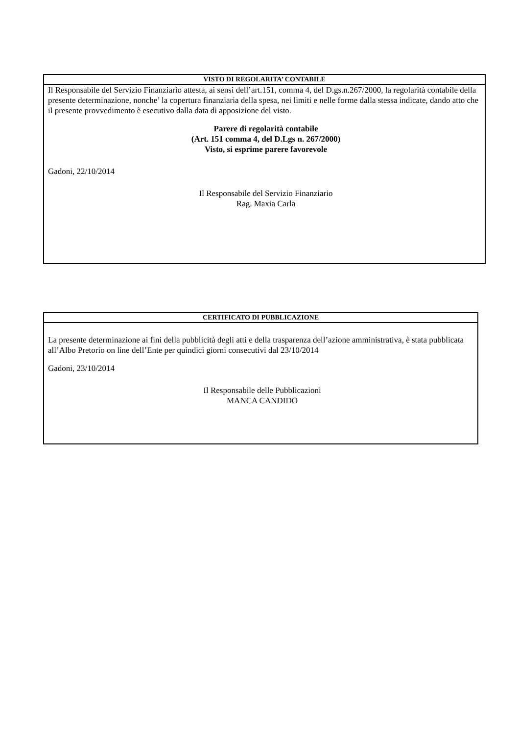VISTO DI REGOLARITA’ CONTABILE
Il Responsabile del Servizio Finanziario attesta, ai sensi dell’art.151, comma 4, del D.gs.n.267/2000, la regolarità contabile della presente determinazione, nonche’ la copertura finanziaria della spesa, nei limiti e nelle forme dalla stessa indicate, dando atto che il presente provvedimento è esecutivo dalla data di apposizione del visto.
Parere di regolarità contabile
(Art. 151 comma 4, del D.Lgs n. 267/2000)
Visto, si esprime parere favorevole
Gadoni, 22/10/2014
Il Responsabile del Servizio Finanziario
Rag. Maxia Carla
CERTIFICATO DI PUBBLICAZIONE
La presente determinazione ai fini della pubblicità degli atti e della trasparenza dell’azione amministrativa, è stata pubblicata all’Albo Pretorio on line dell’Ente per quindici giorni consecutivi dal 23/10/2014
Gadoni, 23/10/2014
Il Responsabile delle Pubblicazioni
MANCA CANDIDO